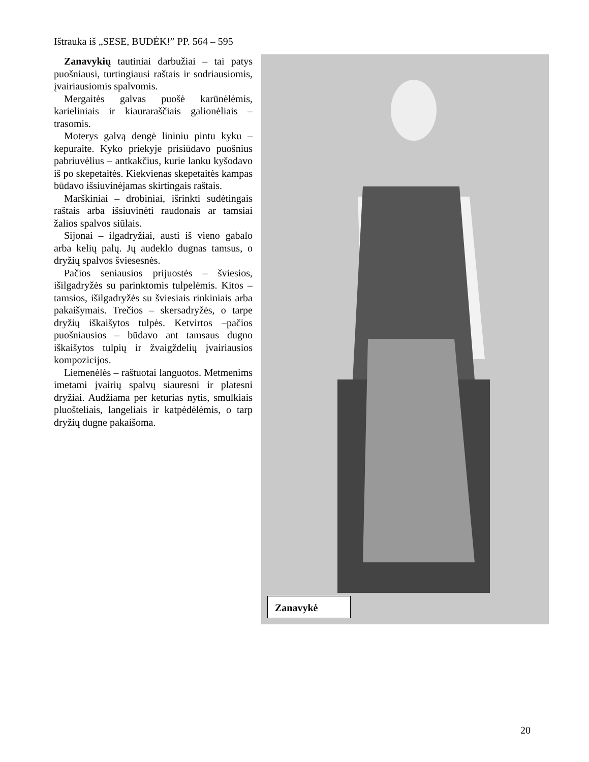Ištrauka iš „SESE, BUDĖK!” PP. 564 – 595
Zanavykių tautiniai darbužiai – tai patys puošniausi, turtingiausi raštais ir sodriausiomis, įvairiausiomis spalvomis.
Mergaitės galvas puošė karūnėlėmis, karieliniais ir kiauraraščiais galionėliais – trasomis.
Moterys galvą dengė lininiu pintu kyku – kepuraite. Kyko priekyje prisiūdavo puošnius pabriuvėlius – antkakčius, kurie lanku kyšodavo iš po skepetaitės. Kiekvienas skepetaitės kampas būdavo išsiuvinėjamas skirtingais raštais.
Marškiniai – drobiniai, išrinkti sudėtingais raštais arba išsiuvinėti raudonais ar tamsiai žalios spalvos siūlais.
Sijonai – ilgadryžiai, austi iš vieno gabalo arba kelių palų. Jų audeklo dugnas tamsus, o dryžių spalvos šviesesnės.
Pačios seniausios prijuostės – šviesios, išilgadryžės su parinktomis tulpelėmis. Kitos – tamsios, išilgadryžės su šviesiais rinkiniais arba pakaišymais. Trečios – skersadryžės, o tarpe dryžių iškaišytos tulpės. Ketvirtos –pačios puošniausios – būdavo ant tamsaus dugno iškaišytos tulpių ir žvaigždelių įvairiausios kompozicijos.
Liemenėlės – raštuotai languotos. Metmenims imetami įvairių spalvų siauresni ir platesni dryžiai. Audžiama per keturias nytis, smulkiais pluošteliais, langeliais ir katpėdėlėmis, o tarp dryžių dugne pakaišoma.
Zanavykė
20